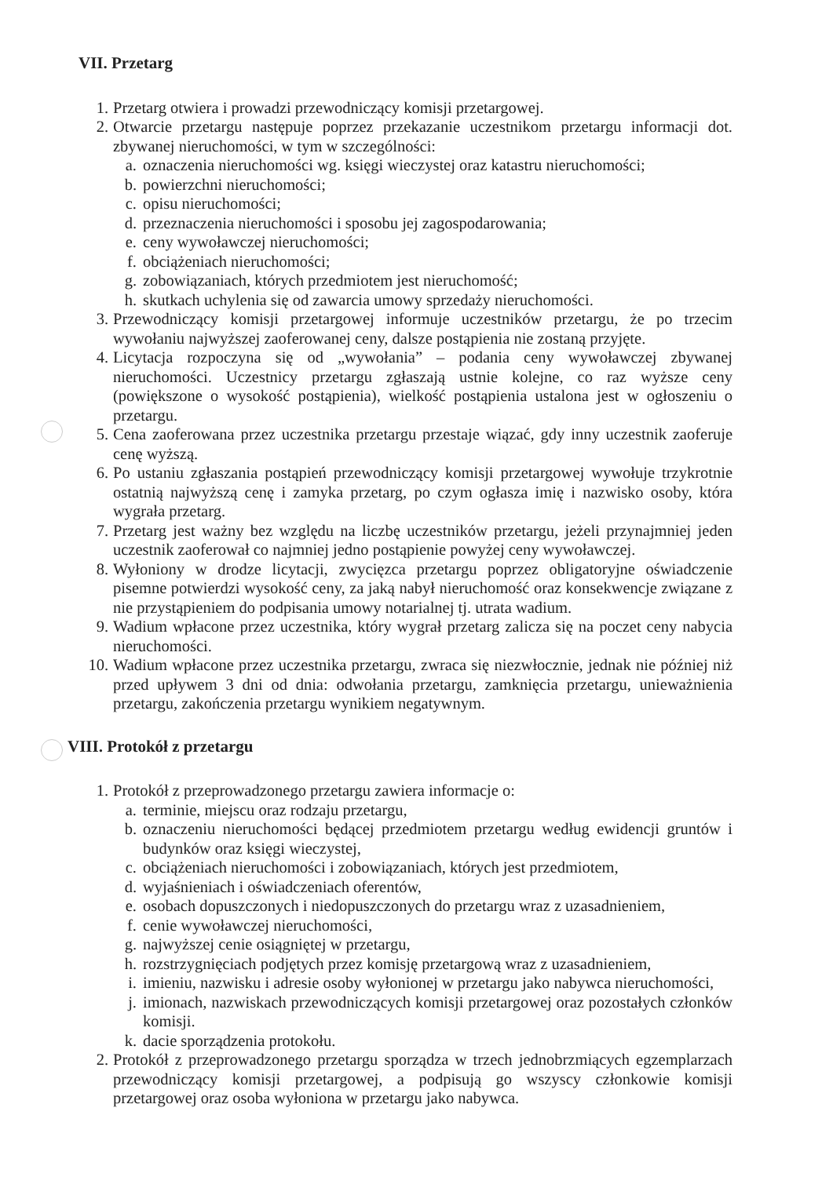VII. Przetarg
1. Przetarg otwiera i prowadzi przewodniczący komisji przetargowej.
2. Otwarcie przetargu następuje poprzez przekazanie uczestnikom przetargu informacji dot. zbywanej nieruchomości, w tym w szczególności:
a. oznaczenia nieruchomości wg. księgi wieczystej oraz katastru nieruchomości;
b. powierzchni nieruchomości;
c. opisu nieruchomości;
d. przeznaczenia nieruchomości i sposobu jej zagospodarowania;
e. ceny wywoławczej nieruchomości;
f. obciążeniach nieruchomości;
g. zobowiązaniach, których przedmiotem jest nieruchomość;
h. skutkach uchylenia się od zawarcia umowy sprzedaży nieruchomości.
3. Przewodniczący komisji przetargowej informuje uczestników przetargu, że po trzecim wywołaniu najwyższej zaoferowanej ceny, dalsze postąpienia nie zostaną przyjęte.
4. Licytacja rozpoczyna się od „wywołania” – podania ceny wywoławczej zbywanej nieruchomości. Uczestnicy przetargu zgłaszają ustnie kolejne, co raz wyższe ceny (powiększone o wysokość postąpienia), wielkość postąpienia ustalona jest w ogłoszeniu o przetargu.
5. Cena zaoferowana przez uczestnika przetargu przestaje wiązać, gdy inny uczestnik zaoferuje cenę wyższą.
6. Po ustaniu zgłaszania postąpień przewodniczący komisji przetargowej wywołuje trzykrotnie ostatnią najwyższą cenę i zamyka przetarg, po czym ogłasza imię i nazwisko osoby, która wygrała przetarg.
7. Przetarg jest ważny bez względu na liczbę uczestników przetargu, jeżeli przynajmniej jeden uczestnik zaoferował co najmniej jedno postąpienie powyżej ceny wywoławczej.
8. Wyłoniony w drodze licytacji, zwycięzca przetargu poprzez obligatoryjne oświadczenie pisemne potwierdzi wysokość ceny, za jaką nabył nieruchomość oraz konsekwencje związane z nie przystąpieniem do podpisania umowy notarialnej tj. utrata wadium.
9. Wadium wpłacone przez uczestnika, który wygrał przetarg zalicza się na poczet ceny nabycia nieruchomości.
10. Wadium wpłacone przez uczestnika przetargu, zwraca się niezwłocznie, jednak nie później niż przed upływem 3 dni od dnia: odwołania przetargu, zamknięcia przetargu, unieważnienia przetargu, zakończenia przetargu wynikiem negatywnym.
VIII. Protokół z przetargu
1. Protokół z przeprowadzonego przetargu zawiera informacje o:
a. terminie, miejscu oraz rodzaju przetargu,
b. oznaczeniu nieruchomości będącej przedmiotem przetargu według ewidencji gruntów i budynków oraz księgi wieczystej,
c. obciążeniach nieruchomości i zobowiązaniach, których jest przedmiotem,
d. wyjaśnieniach i oświadczeniach oferentów,
e. osobach dopuszczonych i niedopuszczonych do przetargu wraz z uzasadnieniem,
f. cenie wywoławczej nieruchomości,
g. najwyższej cenie osiągniętej w przetargu,
h. rozstrzygnięciach podjętych przez komisję przetargową wraz z uzasadnieniem,
i. imieniu, nazwisku i adresie osoby wyłonionej w przetargu jako nabywca nieruchomości,
j. imionach, nazwiskach przewodniczących komisji przetargowej oraz pozostałych członków komisji.
k. dacie sporządzenia protokołu.
2. Protokół z przeprowadzonego przetargu sporządza w trzech jednobrzmiących egzemplarzach przewodniczący komisji przetargowej, a podpisują go wszyscy członkowie komisji przetargowej oraz osoba wyłoniona w przetargu jako nabywca.